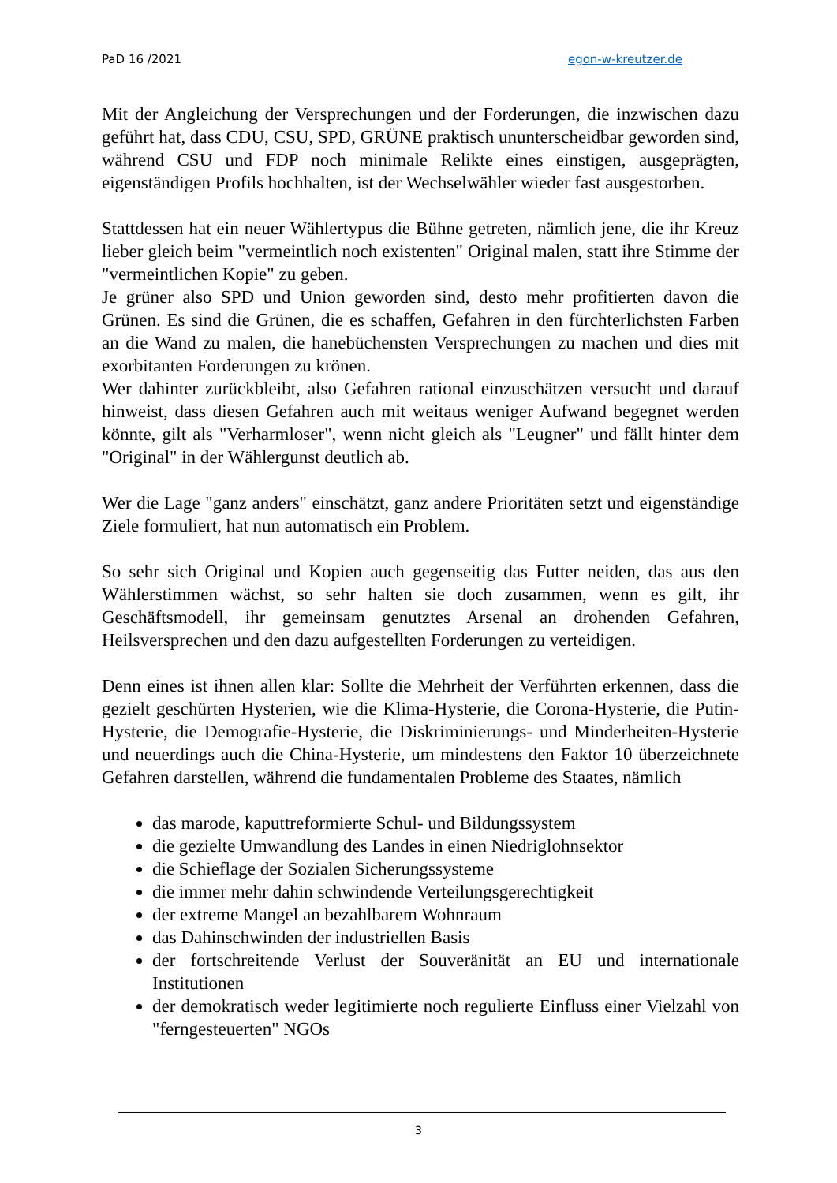PaD 16 /2021 egon-w-kreutzer.de
Mit der Angleichung der Versprechungen und der Forderungen, die inzwischen dazu geführt hat, dass CDU, CSU, SPD, GRÜNE praktisch ununterscheidbar geworden sind, während CSU und FDP noch minimale Relikte eines einstigen, ausgeprägten, eigenständigen Profils hochhalten, ist der Wechselwähler wieder fast ausgestorben.
Stattdessen hat ein neuer Wählertypus die Bühne getreten, nämlich jene, die ihr Kreuz lieber gleich beim "vermeintlich noch existenten" Original malen, statt ihre Stimme der "vermeintlichen Kopie" zu geben.
Je grüner also SPD und Union geworden sind, desto mehr profitierten davon die Grünen. Es sind die Grünen, die es schaffen, Gefahren in den fürchterlichsten Farben an die Wand zu malen, die hanebüchensten Versprechungen zu machen und dies mit exorbitanten Forderungen zu krönen.
Wer dahinter zurückbleibt, also Gefahren rational einzuschätzen versucht und darauf hinweist, dass diesen Gefahren auch mit weitaus weniger Aufwand begegnet werden könnte, gilt als "Verharmloser", wenn nicht gleich als "Leugner" und fällt hinter dem "Original" in der Wählergunst deutlich ab.
Wer die Lage "ganz anders" einschätzt, ganz andere Prioritäten setzt und eigenständige Ziele formuliert, hat nun automatisch ein Problem.
So sehr sich Original und Kopien auch gegenseitig das Futter neiden, das aus den Wählerstimmen wächst, so sehr halten sie doch zusammen, wenn es gilt, ihr Geschäftsmodell, ihr gemeinsam genutztes Arsenal an drohenden Gefahren, Heilsversprechen und den dazu aufgestellten Forderungen zu verteidigen.
Denn eines ist ihnen allen klar: Sollte die Mehrheit der Verführten erkennen, dass die gezielt geschürten Hysterien, wie die Klima-Hysterie, die Corona-Hysterie, die Putin-Hysterie, die Demografie-Hysterie, die Diskriminierungs- und Minderheiten-Hysterie und neuerdings auch die China-Hysterie, um mindestens den Faktor 10 überzeichnete Gefahren darstellen, während die fundamentalen Probleme des Staates, nämlich
das marode, kaputtreformierte Schul- und Bildungssystem
die gezielte Umwandlung des Landes in einen Niedriglohnsektor
die Schieflage der Sozialen Sicherungssysteme
die immer mehr dahin schwindende Verteilungsgerechtigkeit
der extreme Mangel an bezahlbarem Wohnraum
das Dahinschwinden der industriellen Basis
der fortschreitende Verlust der Souveränität an EU und internationale Institutionen
der demokratisch weder legitimierte noch regulierte Einfluss einer Vielzahl von "ferngesteuerten" NGOs
3